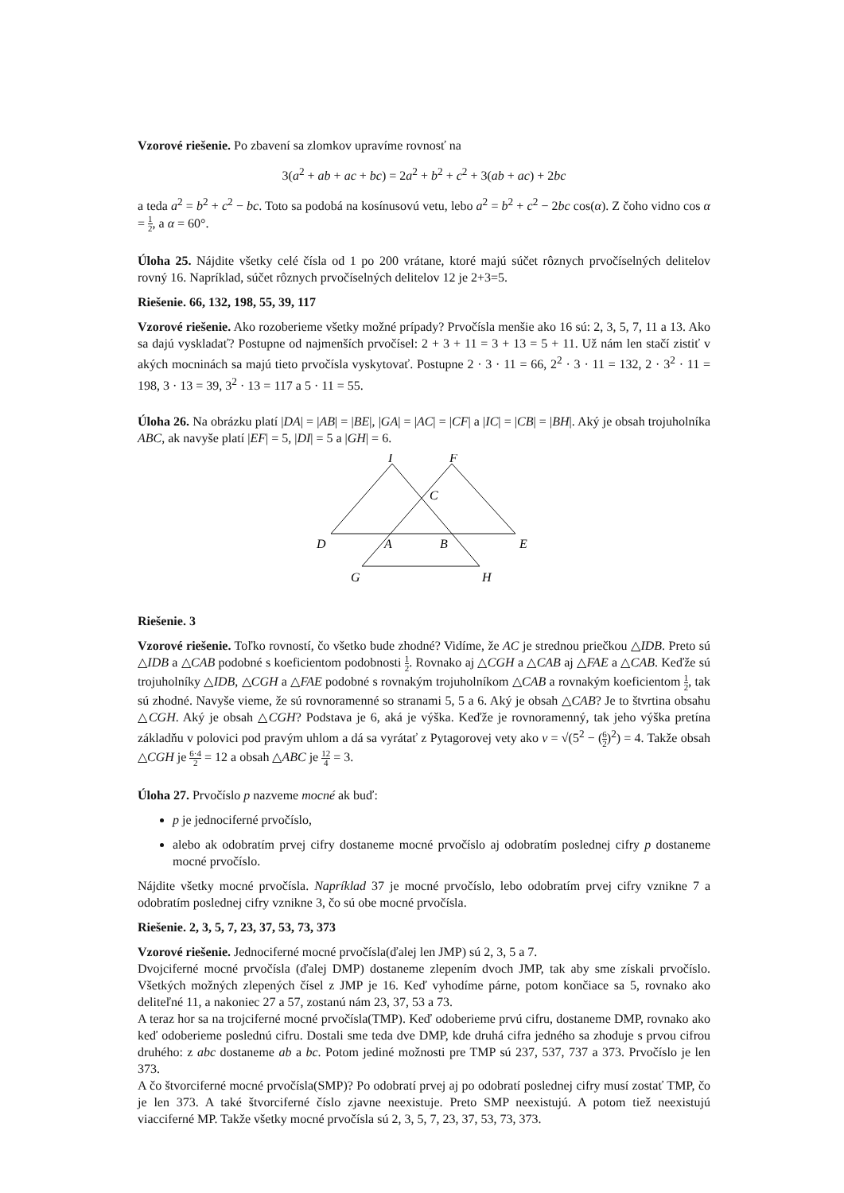Vzorové riešenie. Po zbavení sa zlomkov upravíme rovnosť na
3(a<sup>2</sup> + ab + ac + bc) = 2a<sup>2</sup> + b<sup>2</sup> + c<sup>2</sup> + 3(ab + ac) + 2bc
a teda a<sup>2</sup> = b<sup>2</sup> + c<sup>2</sup> − bc. Toto sa podobá na kosínusovú vetu, lebo a<sup>2</sup> = b<sup>2</sup> + c<sup>2</sup> − 2bc cos(α). Z čoho vidno cos α = 1 2, a α = 60°.
Úloha 25. Nájdite všetky celé čísla od 1 po 200 vrátane, ktoré majú súčet rôznych prvočíselných delitelov rovný 16. Napríklad, súčet rôznych prvočíselných delitelov 12 je 2+3=5.
Riešenie. 66, 132, 198, 55, 39, 117
Vzorové riešenie. Ako rozoberieme všetky možné prípady? Prvočísla menšie ako 16 sú: 2, 3, 5, 7, 11 a 13. Ako sa dajú vyskladať? Postupne od najmenších prvočísel: 2 + 3 + 11 = 3 + 13 = 5 + 11. Už nám len stačí zistiť v akých mocninách sa majú tieto prvočísla vyskytovať. Postupne 2 · 3 · 11 = 66, 2<sup>2</sup> · 3 · 11 = 132, 2 · 3<sup>2</sup> · 11 = 198, 3 · 13 = 39, 3<sup>2</sup> · 13 = 117 a 5 · 11 = 55.
Úloha 26. Na obrázku platí |DA| = |AB| = |BE|, |GA| = |AC| = |CF| a |IC| = |CB| = |BH|. Aký je obsah trojuholníka ABC, ak navyše platí |EF| = 5, |DI| = 5 a |GH| = 6.
I
F
C
D
A
B
E
G
H
Riešenie. 3
Vzorové riešenie. Toľko rovností, čo všetko bude zhodné? Vidíme, že AC je strednou priečkou △IDB. Preto sú △IDB a △CAB podobné s koeficientom podobnosti 1 2. Rovnako aj △CGH a △CAB aj △FAE a △CAB. Keďže sú trojuholníky △IDB, △CGH a △FAE podobné s rovnakým trojuholníkom △CAB a rovnakým koeficientom 1 2, tak sú zhodné. Navyše vieme, že sú rovnoramenné so stranami 5, 5 a 6. Aký je obsah △CAB? Je to štvrtina obsahu △CGH. Aký je obsah △CGH? Podstava je 6, aká je výška. Keďže je rovnoramenný, tak jeho výška pretína základňu v polovici pod pravým uhlom a dá sa vyrátať z Pytagorovej vety ako v = √(5<sup>2</sup> − (6 2)<sup>2</sup>) = 4. Takže obsah △CGH je 6·4 2 = 12 a obsah △ABC je 12 4 = 3.
Úloha 27. Prvočíslo p nazveme mocné ak buď:
p je jednociferné prvočíslo,
alebo ak odobratím prvej cifry dostaneme mocné prvočíslo aj odobratím poslednej cifry p dostaneme mocné prvočíslo.
Nájdite všetky mocné prvočísla. Napríklad 37 je mocné prvočíslo, lebo odobratím prvej cifry vznikne 7 a odobratím poslednej cifry vznikne 3, čo sú obe mocné prvočísla.
Riešenie. 2, 3, 5, 7, 23, 37, 53, 73, 373
Vzorové riešenie. Jednociferné mocné prvočísla(ďalej len JMP) sú 2, 3, 5 a 7.
Dvojciferné mocné prvočísla (ďalej DMP) dostaneme zlepením dvoch JMP, tak aby sme získali prvočíslo. Všetkých možných zlepených čísel z JMP je 16. Keď vyhodíme párne, potom končiace sa 5, rovnako ako deliteľné 11, a nakoniec 27 a 57, zostanú nám 23, 37, 53 a 73.
A teraz hor sa na trojciferné mocné prvočísla(TMP). Keď odoberieme prvú cifru, dostaneme DMP, rovnako ako keď odoberieme poslednú cifru. Dostali sme teda dve DMP, kde druhá cifra jedného sa zhoduje s prvou cifrou druhého: z abc dostaneme ab a bc. Potom jediné možnosti pre TMP sú 237, 537, 737 a 373. Prvočíslo je len 373.
A čo štvorciferné mocné prvočísla(SMP)? Po odobratí prvej aj po odobratí poslednej cifry musí zostať TMP, čo je len 373. A také štvorciferné číslo zjavne neexistuje. Preto SMP neexistujú. A potom tiež neexistujú viacciferné MP. Takže všetky mocné prvočísla sú 2, 3, 5, 7, 23, 37, 53, 73, 373.